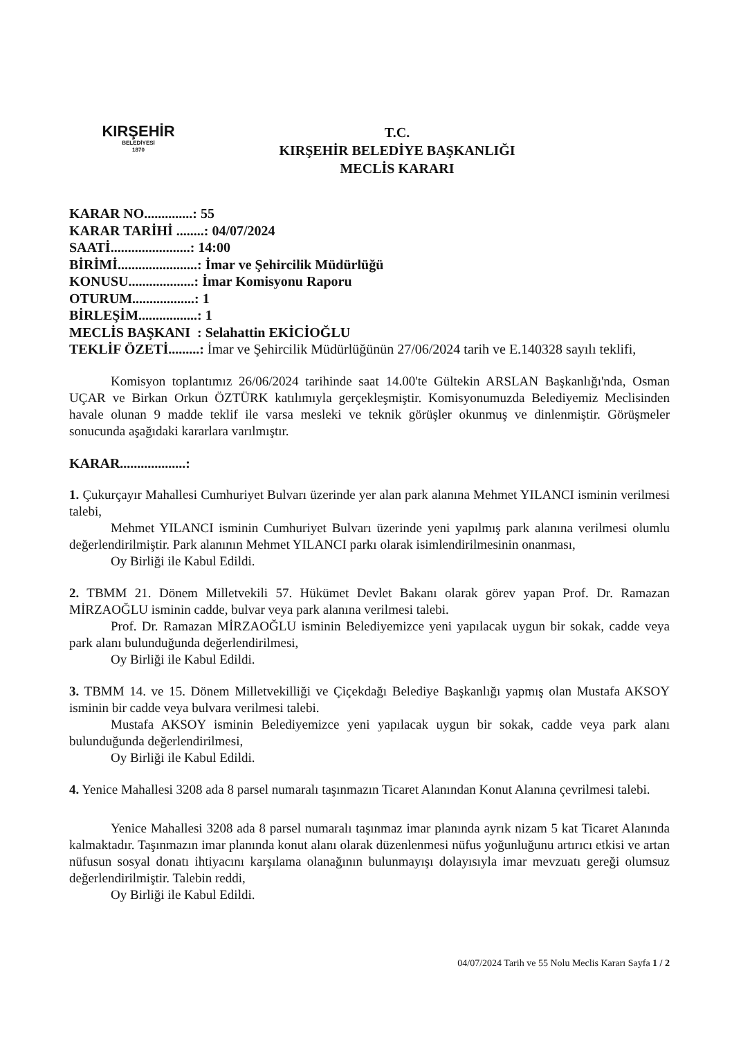KIRŞEHİR
BELEDİYESİ
1870
T.C.
KIRŞEHİR BELEDİYE BAŞKANLIĞI
MECLİS KARARI
KARAR NO..............: 55
KARAR TARİHİ ........: 04/07/2024
SAATİ.......................: 14:00
BİRİMİ.......................: İmar ve Şehircilik Müdürlüğü
KONUSU...................: İmar Komisyonu Raporu
OTURUM..................: 1
BİRLEŞİM.................: 1
MECLİS BAŞKANI : Selahattin EKİCİOĞLU
TEKLİF ÖZETİ.........: İmar ve Şehircilik Müdürlüğünün 27/06/2024 tarih ve E.140328 sayılı teklifi,
Komisyon toplantımız 26/06/2024 tarihinde saat 14.00'te Gültekin ARSLAN Başkanlığı'nda, Osman UÇAR ve Birkan Orkun ÖZTÜRK katılımıyla gerçekleşmiştir. Komisyonumuzda Belediyemiz Meclisinden havale olunan 9 madde teklif ile varsa mesleki ve teknik görüşler okunmuş ve dinlenmiştir. Görüşmeler sonucunda aşağıdaki kararlara varılmıştır.
KARAR...................:
1. Çukurçayır Mahallesi Cumhuriyet Bulvarı üzerinde yer alan park alanına Mehmet YILANCI isminin verilmesi talebi,
Mehmet YILANCI isminin Cumhuriyet Bulvarı üzerinde yeni yapılmış park alanına verilmesi olumlu değerlendirilmiştir. Park alanının Mehmet YILANCI parkı olarak isimlendirilmesinin onanması,
Oy Birliği ile Kabul Edildi.
2. TBMM 21. Dönem Milletvekili 57. Hükümet Devlet Bakanı olarak görev yapan Prof. Dr. Ramazan MİRZAOĞLU isminin cadde, bulvar veya park alanına verilmesi talebi.
Prof. Dr. Ramazan MİRZAOĞLU isminin Belediyemizce yeni yapılacak uygun bir sokak, cadde veya park alanı bulunduğunda değerlendirilmesi,
Oy Birliği ile Kabul Edildi.
3. TBMM 14. ve 15. Dönem Milletvekilliği ve Çiçekdağı Belediye Başkanlığı yapmış olan Mustafa AKSOY isminin bir cadde veya bulvara verilmesi talebi.
Mustafa AKSOY isminin Belediyemizce yeni yapılacak uygun bir sokak, cadde veya park alanı bulunduğunda değerlendirilmesi,
Oy Birliği ile Kabul Edildi.
4. Yenice Mahallesi 3208 ada 8 parsel numaralı taşınmazın Ticaret Alanından Konut Alanına çevrilmesi talebi.
Yenice Mahallesi 3208 ada 8 parsel numaralı taşınmaz imar planında ayrık nizam 5 kat Ticaret Alanında kalmaktadır. Taşınmazın imar planında konut alanı olarak düzenlenmesi nüfus yoğunluğunu artırıcı etkisi ve artan nüfusun sosyal donatı ihtiyacını karşılama olanağının bulunmayışı dolayısıyla imar mevzuatı gereği olumsuz değerlendirilmiştir. Talebin reddi,
Oy Birliği ile Kabul Edildi.
04/07/2024 Tarih ve 55 Nolu Meclis Kararı Sayfa 1 / 2